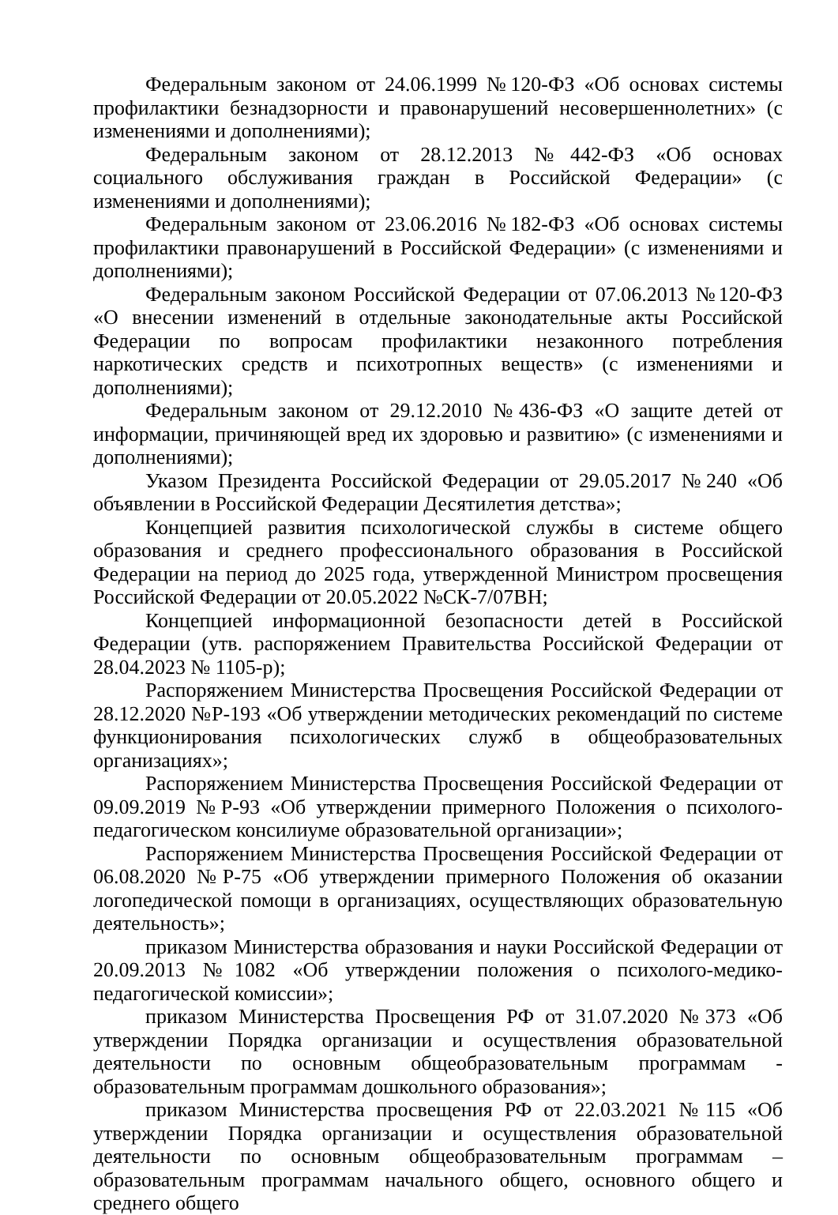Федеральным законом от 24.06.1999 №120-ФЗ «Об основах системы профилактики безнадзорности и правонарушений несовершеннолетних» (с изменениями и дополнениями);
Федеральным законом от 28.12.2013 №442-ФЗ «Об основах социального обслуживания граждан в Российской Федерации» (с изменениями и дополнениями);
Федеральным законом от 23.06.2016 №182-ФЗ «Об основах системы профилактики правонарушений в Российской Федерации» (с изменениями и дополнениями);
Федеральным законом Российской Федерации от 07.06.2013 №120-ФЗ «О внесении изменений в отдельные законодательные акты Российской Федерации по вопросам профилактики незаконного потребления наркотических средств и психотропных веществ» (с изменениями и дополнениями);
Федеральным законом от 29.12.2010 №436-ФЗ «О защите детей от информации, причиняющей вред их здоровью и развитию» (с изменениями и дополнениями);
Указом Президента Российской Федерации от 29.05.2017 №240 «Об объявлении в Российской Федерации Десятилетия детства»;
Концепцией развития психологической службы в системе общего образования и среднего профессионального образования в Российской Федерации на период до 2025 года, утвержденной Министром просвещения Российской Федерации от 20.05.2022 №СК-7/07ВН;
Концепцией информационной безопасности детей в Российской Федерации (утв. распоряжением Правительства Российской Федерации от 28.04.2023 № 1105-р);
Распоряжением Министерства Просвещения Российской Федерации от 28.12.2020 №Р-193 «Об утверждении методических рекомендаций по системе функционирования психологических служб в общеобразовательных организациях»;
Распоряжением Министерства Просвещения Российской Федерации от 09.09.2019 №Р-93 «Об утверждении примерного Положения о психолого-педагогическом консилиуме образовательной организации»;
Распоряжением Министерства Просвещения Российской Федерации от 06.08.2020 №Р-75 «Об утверждении примерного Положения об оказании логопедической помощи в организациях, осуществляющих образовательную деятельность»;
приказом Министерства образования и науки Российской Федерации от 20.09.2013 №1082 «Об утверждении положения о психолого-медико-педагогической комиссии»;
приказом Министерства Просвещения РФ от 31.07.2020 №373 «Об утверждении Порядка организации и осуществления образовательной деятельности по основным общеобразовательным программам - образовательным программам дошкольного образования»;
приказом Министерства просвещения РФ от 22.03.2021 №115 «Об утверждении Порядка организации и осуществления образовательной деятельности по основным общеобразовательным программам – образовательным программам начального общего, основного общего и среднего общего